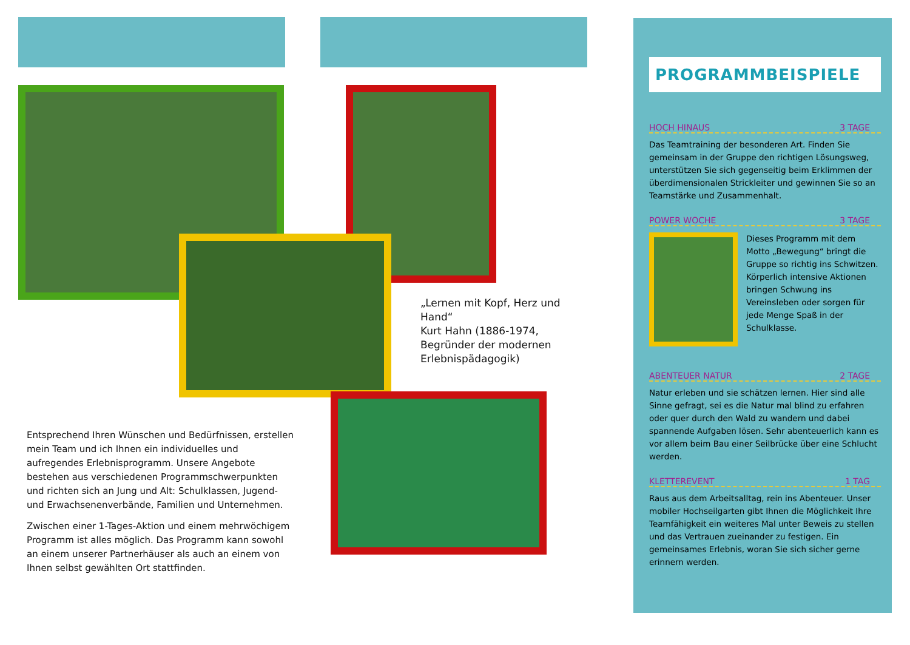„Lernen mit Kopf, Herz und Hand“
Kurt Hahn (1886-1974, Begründer der modernen Erlebnispädagogik)
Entsprechend Ihren Wünschen und Bedürfnissen, erstellen mein Team und ich Ihnen ein individuelles und aufregendes Erlebnisprogramm. Unsere Angebote bestehen aus verschiedenen Programmschwerpunkten und richten sich an Jung und Alt: Schulklassen, Jugend- und Erwachsenenverbände, Familien und Unternehmen.
Zwischen einer 1-Tages-Aktion und einem mehrwöchigem Programm ist alles möglich. Das Programm kann sowohl an einem unserer Partnerhäuser als auch an einem von Ihnen selbst gewählten Ort stattfinden.
PROGRAMMBEISPIELE
HOCH HINAUS 3 TAGE
Das Teamtraining der besonderen Art. Finden Sie gemeinsam in der Gruppe den richtigen Lösungsweg, unterstützen Sie sich gegenseitig beim Erklimmen der überdimensionalen Strickleiter und gewinnen Sie so an Teamstärke und Zusammenhalt.
POWER WOCHE 3 TAGE
Dieses Programm mit dem Motto „Bewegung“ bringt die Gruppe so richtig ins Schwitzen. Körperlich intensive Aktionen bringen Schwung ins Vereinsleben oder sorgen für jede Menge Spaß in der Schulklasse.
ABENTEUER NATUR 2 TAGE
Natur erleben und sie schätzen lernen. Hier sind alle Sinne gefragt, sei es die Natur mal blind zu erfahren oder quer durch den Wald zu wandern und dabei spannende Aufgaben lösen. Sehr abenteuerlich kann es vor allem beim Bau einer Seilbrücke über eine Schlucht werden.
KLETTEREVENT 1 TAG
Raus aus dem Arbeitsalltag, rein ins Abenteuer. Unser mobiler Hochseilgarten gibt Ihnen die Möglichkeit Ihre Teamfähigkeit ein weiteres Mal unter Beweis zu stellen und das Vertrauen zueinander zu festigen. Ein gemeinsames Erlebnis, woran Sie sich sicher gerne erinnern werden.